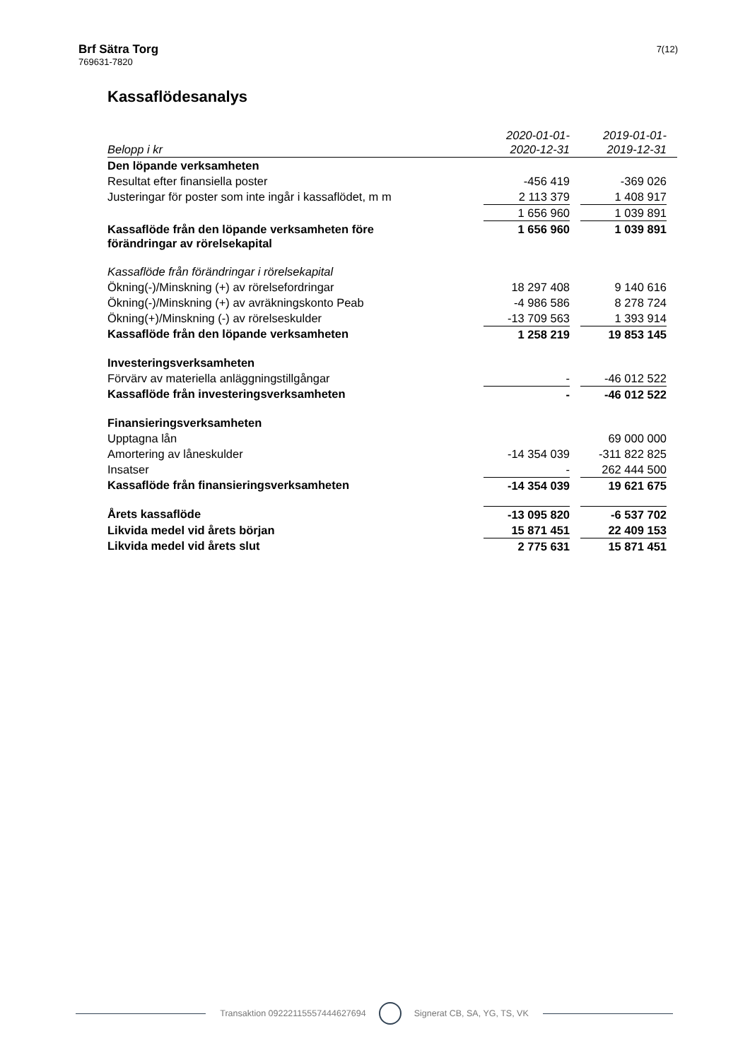Brf Sätra Torg
769631-7820
7(12)
Kassaflödesanalys
| Belopp i kr | 2020-01-01- 2020-12-31 | | 2019-01-01- 2019-12-31 | |
| --- | --- | --- | --- | --- |
| Den löpande verksamheten | | | | |
| Resultat efter finansiella poster | -456 419 | | -369 026 | |
| Justeringar för poster som inte ingår i kassaflödet, m m | 2 113 379 | | 1 408 917 | |
| | 1 656 960 | | 1 039 891 | |
| Kassaflöde från den löpande verksamheten före förändringar av rörelsekapital | 1 656 960 | | 1 039 891 | |
| Kassaflöde från förändringar i rörelsekapital | | | | |
| Ökning(-)/Minskning (+) av rörelsefordringar | 18 297 408 | | 9 140 616 | |
| Ökning(-)/Minskning (+) av avräkningskonto Peab | -4 986 586 | | 8 278 724 | |
| Ökning(+)/Minskning (-) av rörelseskulder | -13 709 563 | | 1 393 914 | |
| Kassaflöde från den löpande verksamheten | 1 258 219 | | 19 853 145 | |
| Investeringsverksamheten | | | | |
| Förvärv av materiella anläggningstillgångar | - | | -46 012 522 | |
| Kassaflöde från investeringsverksamheten | - | | -46 012 522 | |
| Finansieringsverksamheten | | | | |
| Upptagna lån | | | 69 000 000 | |
| Amortering av låneskulder | -14 354 039 | | -311 822 825 | |
| Insatser | - | | 262 444 500 | |
| Kassaflöde från finansieringsverksamheten | -14 354 039 | | 19 621 675 | |
| Årets kassaflöde | -13 095 820 | | -6 537 702 | |
| Likvida medel vid årets början | 15 871 451 | | 22 409 153 | |
| Likvida medel vid årets slut | 2 775 631 | | 15 871 451 | |
Transaktion 09222115557444627694 Signerat CB, SA, YG, TS, VK